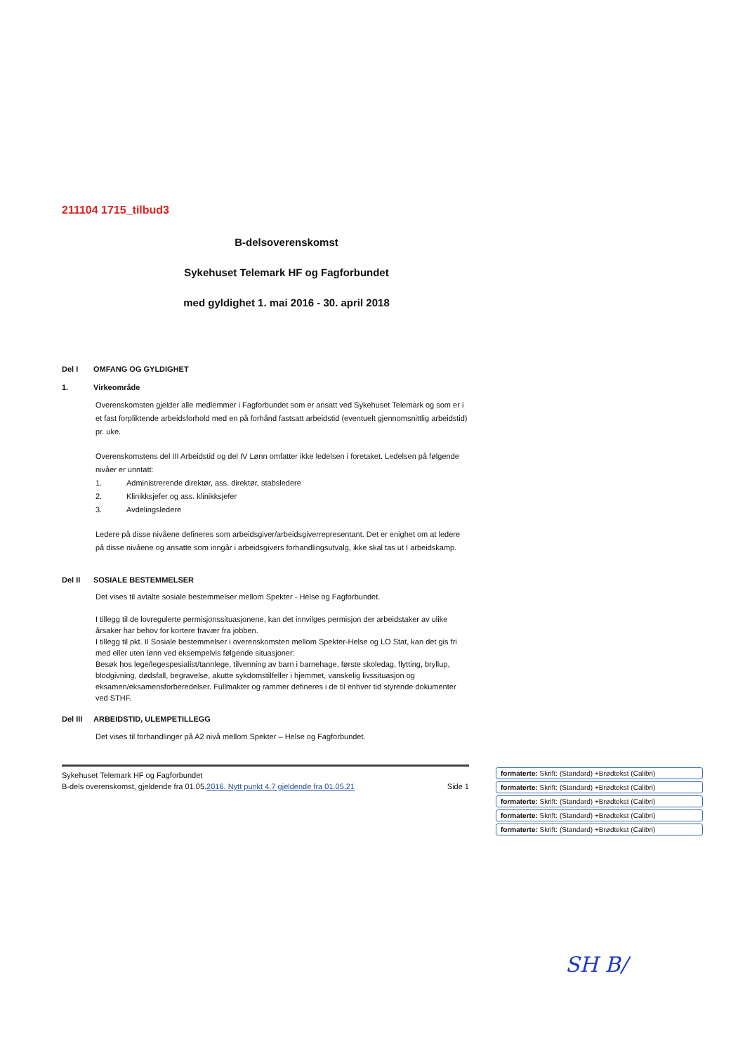211104 1715_tilbud3
B-delsoverenskomst
Sykehuset Telemark HF og Fagforbundet
med gyldighet 1. mai 2016 - 30. april 2018
Del I OMFANG OG GYLDIGHET
1. Virkeområde
Overenskomsten gjelder alle medlemmer i Fagforbundet som er ansatt ved Sykehuset Telemark og som er i et fast forpliktende arbeidsforhold med en på forhånd fastsatt arbeidstid (eventuelt gjennomsnittlig arbeidstid) pr. uke.
Overenskomstens del III Arbeidstid og del IV Lønn omfatter ikke ledelsen i foretaket. Ledelsen på følgende nivåer er unntatt:
1. Administrerende direktør, ass. direktør, stabsledere
2. Klinikksjefer og ass. klinikksjefer
3. Avdelingsledere
Ledere på disse nivåene defineres som arbeidsgiver/arbeidsgiverrepresentant. Det er enighet om at ledere på disse nivåene og ansatte som inngår i arbeidsgivers forhandlingsutvalg, ikke skal tas ut I arbeidskamp.
Del II SOSIALE BESTEMMELSER
Det vises til avtalte sosiale bestemmelser mellom Spekter - Helse og Fagforbundet.
I tillegg til de lovregulerte permisjonssituasjonene, kan det innvilges permisjon der arbeidstaker av ulike årsaker har behov for kortere fravær fra jobben.
I tillegg til pkt. II Sosiale bestemmelser i overenskomsten mellom Spekter-Helse og LO Stat, kan det gis fri med eller uten lønn ved eksempelvis følgende situasjoner:
Besøk hos lege/legespesialist/tannlege, tilvenning av barn i barnehage, første skoledag, flytting, bryllup, blodgivning, dødsfall, begravelse, akutte sykdomstilfeller i hjemmet, vanskelig livssituasjon og eksamen/eksamensforberedelser. Fullmakter og rammer defineres i de til enhver tid styrende dokumenter ved STHF.
Del III ARBEIDSTID, ULEMPETILLEGG
Det vises til forhandlinger på A2 nivå mellom Spekter – Helse og Fagforbundet.
Sykehuset Telemark HF og Fagforbundet
B-dels overenskomst, gjeldende fra 01.05.2016. Nytt punkt 4.7 gjeldende fra 01.05.21 Side 1
formaterte: Skrift: (Standard) +Brødtekst (Calibri)
formaterte: Skrift: (Standard) +Brødtekst (Calibri)
formaterte: Skrift: (Standard) +Brødtekst (Calibri)
formaterte: Skrift: (Standard) +Brødtekst (Calibri)
formaterte: Skrift: (Standard) +Brødtekst (Calibri)
SH B/